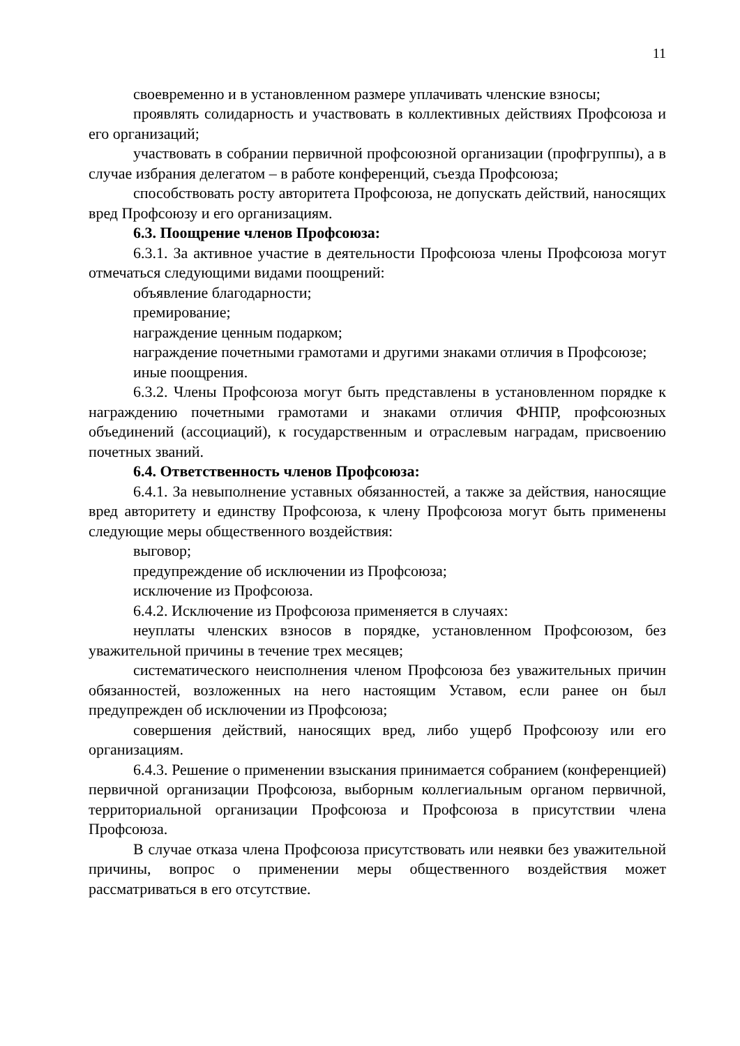11
своевременно и в установленном размере уплачивать членские взносы;
проявлять солидарность и участвовать в коллективных действиях Профсоюза и его организаций;
участвовать в собрании первичной профсоюзной организации (профгруппы), а в случае избрания делегатом – в работе конференций, съезда Профсоюза;
способствовать росту авторитета Профсоюза, не допускать действий, наносящих вред Профсоюзу и его организациям.
6.3. Поощрение членов Профсоюза:
6.3.1. За активное участие в деятельности Профсоюза члены Профсоюза могут отмечаться следующими видами поощрений:
объявление благодарности;
премирование;
награждение ценным подарком;
награждение почетными грамотами и другими знаками отличия в Профсоюзе;
иные поощрения.
6.3.2. Члены Профсоюза могут быть представлены в установленном порядке к награждению почетными грамотами и знаками отличия ФНПР, профсоюзных объединений (ассоциаций), к государственным и отраслевым наградам, присвоению почетных званий.
6.4. Ответственность членов Профсоюза:
6.4.1. За невыполнение уставных обязанностей, а также за действия, наносящие вред авторитету и единству Профсоюза, к члену Профсоюза могут быть применены следующие меры общественного воздействия:
выговор;
предупреждение об исключении из Профсоюза;
исключение из Профсоюза.
6.4.2. Исключение из Профсоюза применяется в случаях:
неуплаты членских взносов в порядке, установленном Профсоюзом, без уважительной причины в течение трех месяцев;
систематического неисполнения членом Профсоюза без уважительных причин обязанностей, возложенных на него настоящим Уставом, если ранее он был предупрежден об исключении из Профсоюза;
совершения действий, наносящих вред, либо ущерб Профсоюзу или его организациям.
6.4.3. Решение о применении взыскания принимается собранием (конференцией) первичной организации Профсоюза, выборным коллегиальным органом первичной, территориальной организации Профсоюза и Профсоюза в присутствии члена Профсоюза.
В случае отказа члена Профсоюза присутствовать или неявки без уважительной причины, вопрос о применении меры общественного воздействия может рассматриваться в его отсутствие.